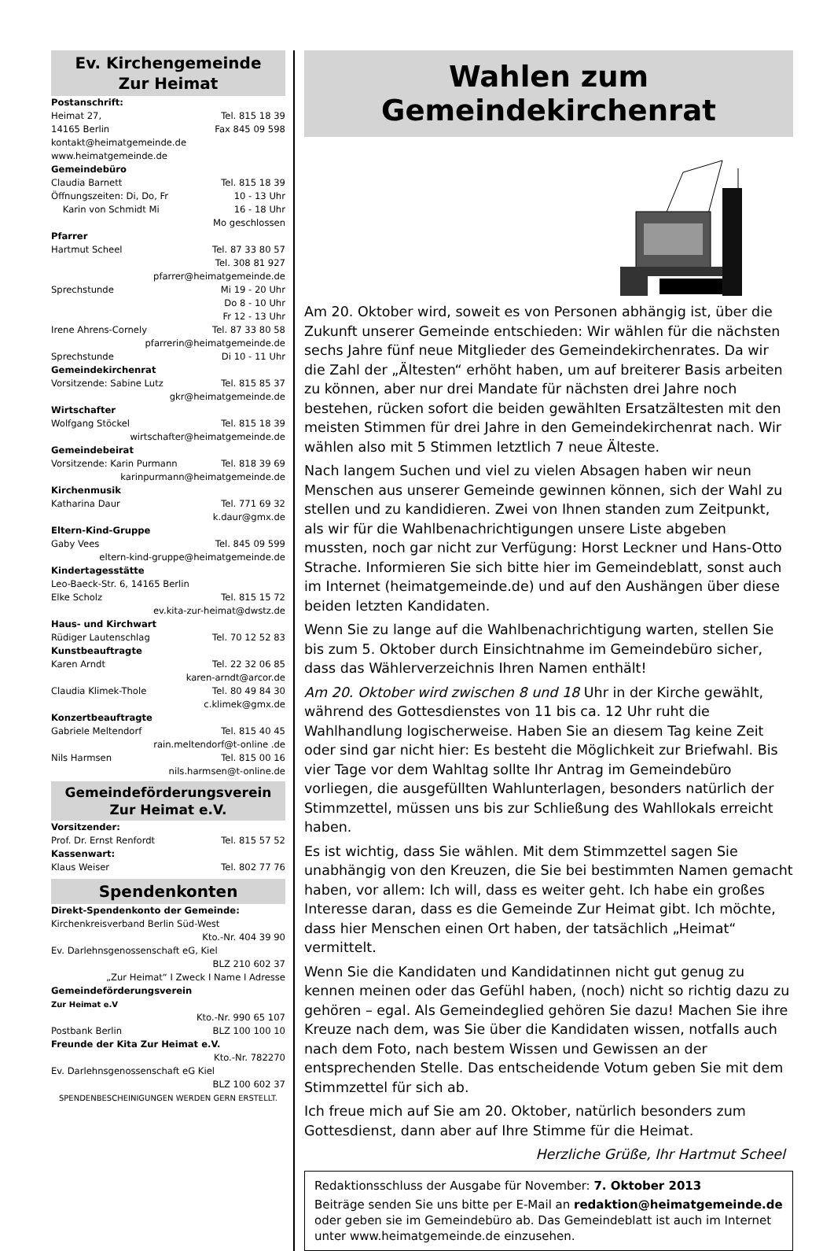Ev. Kirchengemeinde
Zur Heimat
Postanschrift:
Heimat 27, Tel. 815 18 39
14165 Berlin Fax 845 09 598
kontakt@heimatgemeinde.de
www.heimatgemeinde.de
Gemeindebüro
Claudia Barnett Tel. 815 18 39
Öffnungszeiten: Di, Do, Fr 10 - 13 Uhr
Karin von Schmidt Mi 16 - 18 Uhr
Mo geschlossen
Pfarrer
Hartmut Scheel Tel. 87 33 80 57
Tel. 308 81 927
pfarrer@heimatgemeinde.de
Sprechstunde Mi 19 - 20 Uhr
Do 8 - 10 Uhr
Fr 12 - 13 Uhr
Irene Ahrens-Cornely Tel. 87 33 80 58
pfarrerin@heimatgemeinde.de
Sprechstunde Di 10 - 11 Uhr
Gemeindekirchenrat
Vorsitzende: Sabine Lutz Tel. 815 85 37
gkr@heimatgemeinde.de
Wirtschafter
Wolfgang Stöckel Tel. 815 18 39
wirtschafter@heimatgemeinde.de
Gemeindebeirat
Vorsitzende: Karin Purmann Tel. 818 39 69
karinpurmann@heimatgemeinde.de
Kirchenmusik
Katharina Daur Tel. 771 69 32
k.daur@gmx.de
Eltern-Kind-Gruppe
Gaby Vees Tel. 845 09 599
eltern-kind-gruppe@heimatgemeinde.de
Kindertagesstätte
Leo-Baeck-Str. 6, 14165 Berlin
Elke Scholz Tel. 815 15 72
ev.kita-zur-heimat@dwstz.de
Haus- und Kirchwart
Rüdiger Lautenschlag Tel. 70 12 52 83
Kunstbeauftragte
Karen Arndt Tel. 22 32 06 85
karen-arndt@arcor.de
Claudia Klimek-Thole Tel. 80 49 84 30
c.klimek@gmx.de
Konzertbeauftragte
Gabriele Meltendorf Tel. 815 40 45
rain.meltendorf@t-online .de
Nils Harmsen Tel. 815 00 16
nils.harmsen@t-online.de
Gemeindeförderungsverein
Zur Heimat e.V.
Vorsitzender:
Prof. Dr. Ernst Renfordt Tel. 815 57 52
Kassenwart:
Klaus Weiser Tel. 802 77 76
Spendenkonten
Direkt-Spendenkonto der Gemeinde:
Kirchenkreisverband Berlin Süd-West
Kto.-Nr. 404 39 90
Ev. Darlehnsgenossenschaft eG, Kiel
BLZ 210 602 37
„Zur Heimat“ I Zweck I Name I Adresse
Gemeindeförderungsverein
Zur Heimat e.V
Kto.-Nr. 990 65 107
Postbank Berlin BLZ 100 100 10
Freunde der Kita Zur Heimat e.V.
Kto.-Nr. 782270
Ev. Darlehnsgenossenschaft eG Kiel
BLZ 100 602 37
SPENDENBESCHEINIGUNGEN WERDEN GERN ERSTELLT.
Wahlen zum Gemeindekirchenrat
Am 20. Oktober wird, soweit es von Personen abhängig ist, über die Zukunft unserer Gemeinde entschieden: Wir wählen für die nächsten sechs Jahre fünf neue Mitglieder des Gemeindekirchenrates. Da wir die Zahl der „Ältesten“ erhöht haben, um auf breiterer Basis arbeiten zu können, aber nur drei Mandate für nächsten drei Jahre noch bestehen, rücken sofort die beiden gewählten Ersatzältesten mit den meisten Stimmen für drei Jahre in den Gemeindekirchenrat nach. Wir wählen also mit 5 Stimmen letztlich 7 neue Älteste.
Nach langem Suchen und viel zu vielen Absagen haben wir neun Menschen aus unserer Gemeinde gewinnen können, sich der Wahl zu stellen und zu kandidieren. Zwei von Ihnen standen zum Zeitpunkt, als wir für die Wahlbenachrichtigungen unsere Liste abgeben mussten, noch gar nicht zur Verfügung: Horst Leckner und Hans-Otto Strache. Informieren Sie sich bitte hier im Gemeindeblatt, sonst auch im Internet (heimatgemeinde.de) und auf den Aushängen über diese beiden letzten Kandidaten.
Wenn Sie zu lange auf die Wahlbenachrichtigung warten, stellen Sie bis zum 5. Oktober durch Einsichtnahme im Gemeindebüro sicher, dass das Wählerverzeichnis Ihren Namen enthält!
Am 20. Oktober wird zwischen 8 und 18 Uhr in der Kirche gewählt, während des Gottesdienstes von 11 bis ca. 12 Uhr ruht die Wahlhandlung logischerweise. Haben Sie an diesem Tag keine Zeit oder sind gar nicht hier: Es besteht die Möglichkeit zur Briefwahl. Bis vier Tage vor dem Wahltag sollte Ihr Antrag im Gemeindebüro vorliegen, die ausgefüllten Wahlunterlagen, besonders natürlich der Stimmzettel, müssen uns bis zur Schließung des Wahllokals erreicht haben.
Es ist wichtig, dass Sie wählen. Mit dem Stimmzettel sagen Sie unabhängig von den Kreuzen, die Sie bei bestimmten Namen gemacht haben, vor allem: Ich will, dass es weiter geht. Ich habe ein großes Interesse daran, dass es die Gemeinde Zur Heimat gibt. Ich möchte, dass hier Menschen einen Ort haben, der tatsächlich „Heimat“ vermittelt.
Wenn Sie die Kandidaten und Kandidatinnen nicht gut genug zu kennen meinen oder das Gefühl haben, (noch) nicht so richtig dazu zu gehören – egal. Als Gemeindeglied gehören Sie dazu! Machen Sie ihre Kreuze nach dem, was Sie über die Kandidaten wissen, notfalls auch nach dem Foto, nach bestem Wissen und Gewissen an der entsprechenden Stelle. Das entscheidende Votum geben Sie mit dem Stimmzettel für sich ab.
Ich freue mich auf Sie am 20. Oktober, natürlich besonders zum Gottesdienst, dann aber auf Ihre Stimme für die Heimat.
Herzliche Grüße, Ihr Hartmut Scheel
Redaktionsschluss der Ausgabe für November: 7. Oktober 2013
Beiträge senden Sie uns bitte per E-Mail an redaktion@heimatgemeinde.de oder geben sie im Gemeindebüro ab. Das Gemeindeblatt ist auch im Internet unter www.heimatgemeinde.de einzusehen.